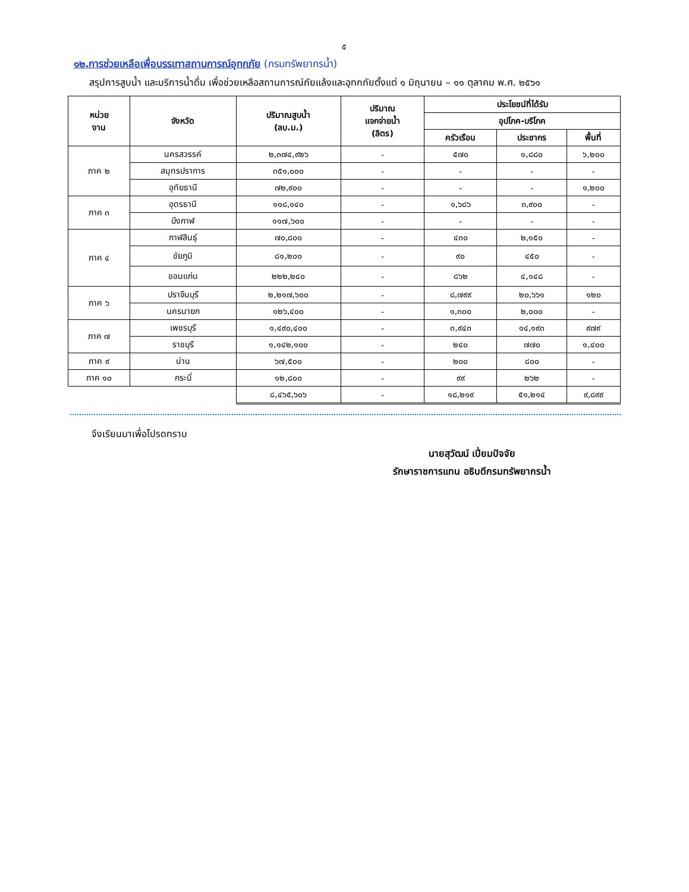๕
๑๒.การช่วยเหลือเพื่อบรรเทาสถานการณ์อุทกภัย (กรมทรัพยากรน้ำ)
สรุปการสูบน้ำ และบริการน้ำดื่ม เพื่อช่วยเหลือสถานการณ์ภัยแล้งและอุทกภัยตั้งแต่ ๑ มิถุนายน – ๑๑ ตุลาคม พ.ศ. ๒๕๖๑
| หน่วย งาน | จังหวัด | ปริมาณสูบน้ำ (ลบ.ม.) | ปริมาณ แจกจ่ายน้ำ (ลิตร) | ประโยชน์ที่ได้รับ | | |
| --- | --- | --- | --- | --- | --- | --- |
| | | | | อุปโภค-บริโภค | | |
| | | | | ครัวเรือน | ประชากร | พื้นที่ |
| ภาค ๒ | นครสวรรค์ | ๒,๓๗๔,๙๒๖ | - | ๕๗๐ | ๑,๘๘๐ | ๖,๒๐๐ |
| | สมุทรปราการ | ๓๕๑,๐๐๐ | - | - | - | - |
| | อุทัยธานี | ๗๒,๙๐๐ | - | - | - | ๑,๒๐๐ |
| ภาค ๓ | อุดรธานี | ๑๑๘,๑๔๐ | - | ๑,๖๘๖ | ๓,๙๐๐ | - |
| | บึงกาฬ | ๑๑๗,๖๐๐ | - | - | - | - |
| ภาค ๔ | กาฬสินธุ์ | ๗๐,๘๐๐ | - | ๔๓๐ | ๒,๑๕๐ | - |
| | ชัยภูมิ | ๘๑,๒๐๐ | - | ๙๐ | ๔๕๐ | - |
| | ขอนแก่น | ๒๒๒,๒๔๐ | - | ๘๖๒ | ๔,๑๔๘ | - |
| ภาค ๖ | ปราจีนบุรี | ๒,๒๑๗,๖๐๐ | - | ๘,๗๙๙ | ๒๐,๖๖๑ | ๑๒๐ |
| | นครนายก | ๑๒๖,๔๐๐ | - | ๑,๓๐๐ | ๒,๐๐๐ | - |
| ภาค ๗ | เพชรบุรี | ๑,๔๙๐,๔๐๐ | - | ๓,๙๔๓ | ๑๔,๑๙๓ | ๙๗๙ |
| | ราชบุรี | ๑,๑๔๒,๑๐๐ | - | ๒๔๐ | ๗๗๐ | ๑,๔๐๐ |
| ภาค ๙ | น่าน | ๖๗,๕๐๐ | - | ๒๐๐ | ๘๐๐ | - |
| ภาค ๑๐ | กระบี่ | ๑๒,๘๐๐ | - | ๙๙ | ๒๖๒ | - |
| | | ๘,๔๖๕,๖๐๖ | - | ๑๘,๒๑๙ | ๕๑,๒๑๔ | ๙,๘๙๙ |
จึงเรียนมาเพื่อโปรดทราบ
นายสุวัฒน์ เปี่ยมปัจจัย
รักษาราชการแทน อธิบดีกรมทรัพยากรน้ำ